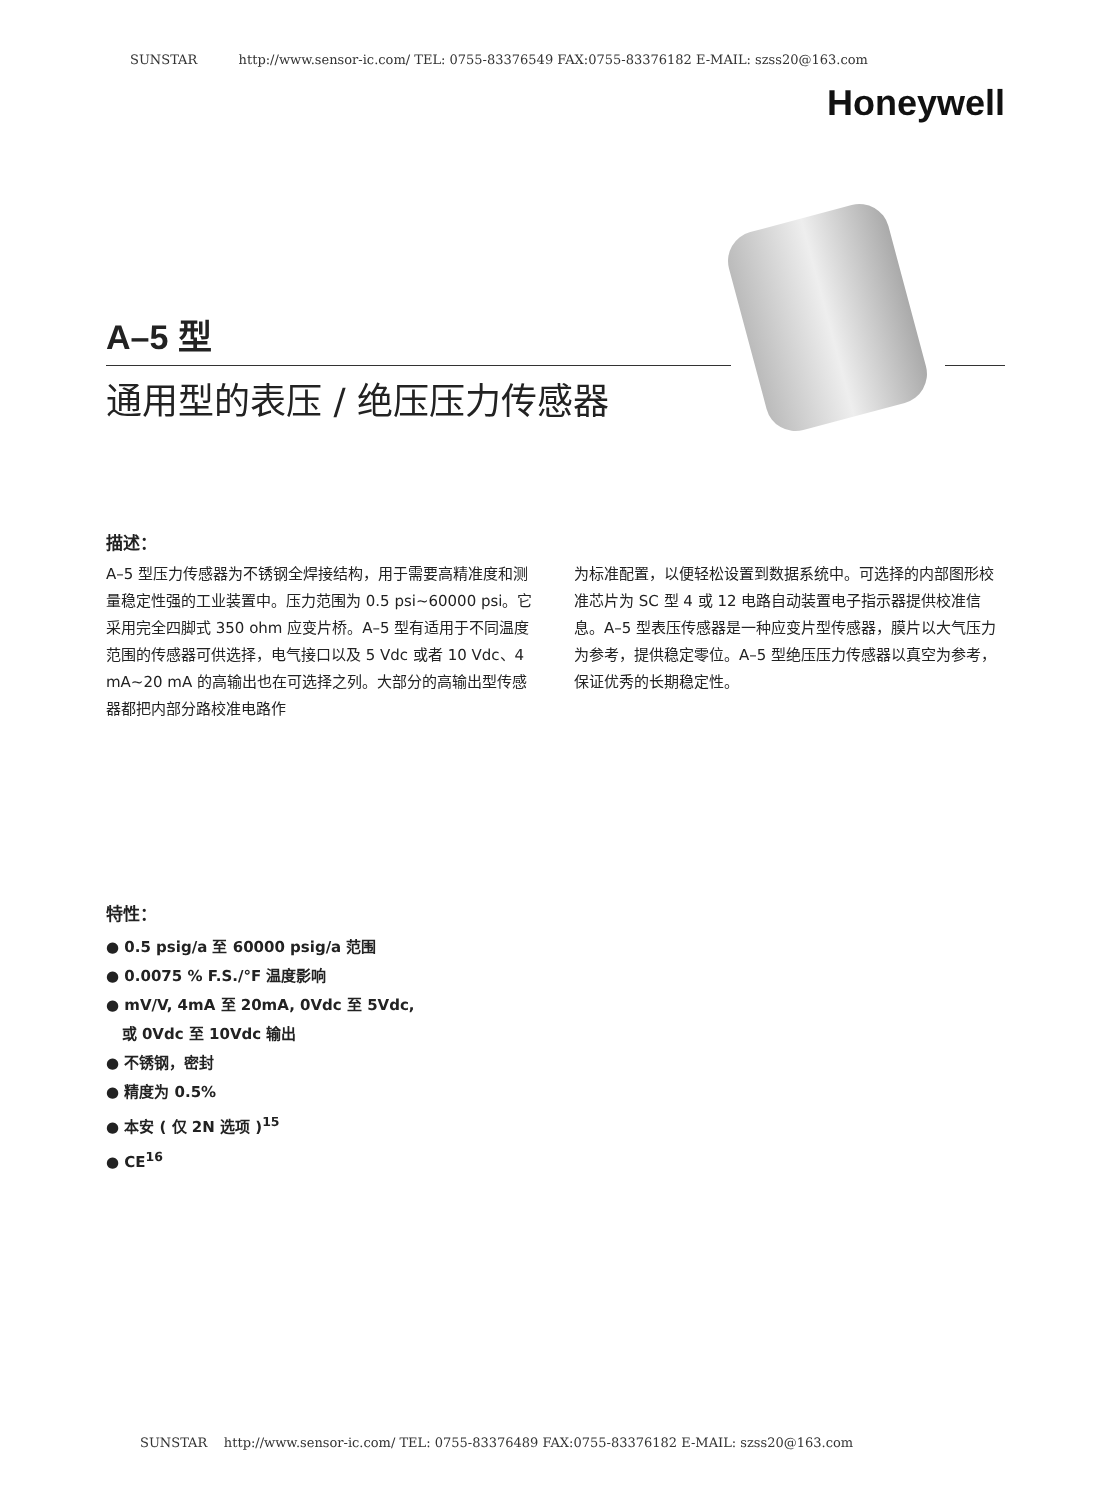SUNSTAR http://www.sensor-ic.com/ TEL: 0755-83376549 FAX:0755-83376182 E-MAIL: szss20@163.com
Honeywell
A–5 型
通用型的表压 / 绝压压力传感器
描述：
A–5 型压力传感器为不锈钢全焊接结构，用于需要高精准度和测量稳定性强的工业装置中。压力范围为 0.5 psi~60000 psi。它采用完全四脚式 350 ohm 应变片桥。A–5 型有适用于不同温度范围的传感器可供选择，电气接口以及 5 Vdc 或者 10 Vdc、4 mA~20 mA 的高输出也在可选择之列。大部分的高输出型传感器都把内部分路校准电路作
为标准配置，以便轻松设置到数据系统中。可选择的内部图形校准芯片为 SC 型 4 或 12 电路自动装置电子指示器提供校准信息。A–5 型表压传感器是一种应变片型传感器，膜片以大气压力为参考，提供稳定零位。A–5 型绝压压力传感器以真空为参考，保证优秀的长期稳定性。
特性：
● 0.5 psig/a 至 60000 psig/a 范围
● 0.0075 % F.S./°F 温度影响
● mV/V, 4mA 至 20mA, 0Vdc 至 5Vdc,
或 0Vdc 至 10Vdc 输出
● 不锈钢，密封
● 精度为 0.5%
● 本安 ( 仅 2N 选项 )<sup>15</sup>
● CE<sup>16</sup>
SUNSTAR http://www.sensor-ic.com/ TEL: 0755-83376489 FAX:0755-83376182 E-MAIL: szss20@163.com